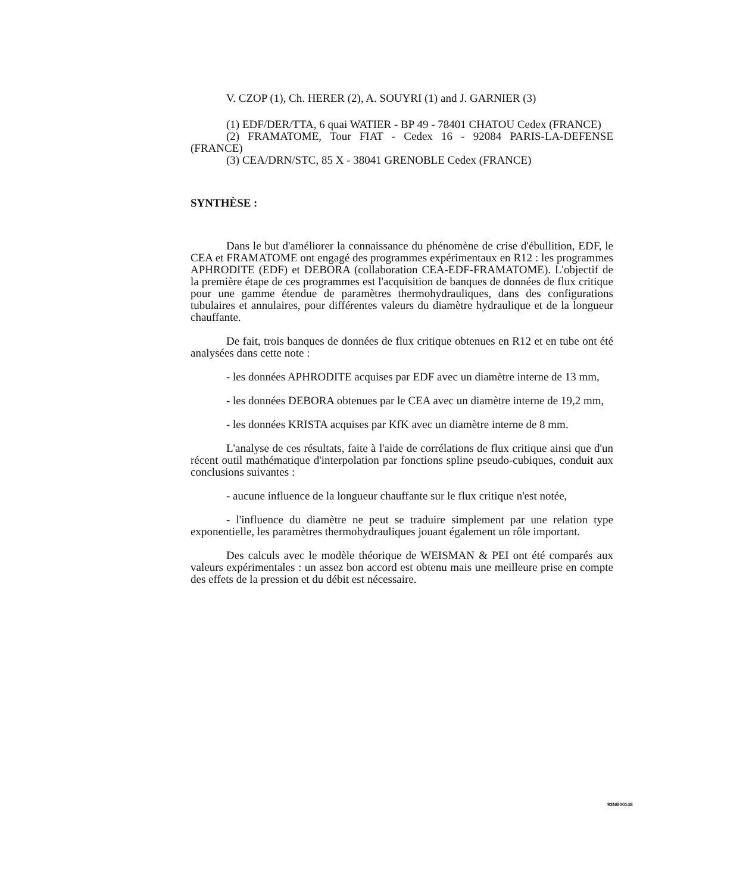V. CZOP (1), Ch. HERER (2), A. SOUYRI (1) and J. GARNIER (3)
(1) EDF/DER/TTA, 6 quai WATIER - BP 49 - 78401 CHATOU Cedex (FRANCE)
(2) FRAMATOME, Tour FIAT - Cedex 16 - 92084 PARIS-LA-DEFENSE (FRANCE)
(3) CEA/DRN/STC, 85 X - 38041 GRENOBLE Cedex (FRANCE)
SYNTHÈSE :
Dans le but d'améliorer la connaissance du phénomène de crise d'ébullition, EDF, le CEA et FRAMATOME ont engagé des programmes expérimentaux en R12 : les programmes APHRODITE (EDF) et DEBORA (collaboration CEA-EDF-FRAMATOME). L'objectif de la première étape de ces programmes est l'acquisition de banques de données de flux critique pour une gamme étendue de paramètres thermohydrauliques, dans des configurations tubulaires et annulaires, pour différentes valeurs du diamètre hydraulique et de la longueur chauffante.
De fait, trois banques de données de flux critique obtenues en R12 et en tube ont été analysées dans cette note :
- les données APHRODITE acquises par EDF avec un diamètre interne de 13 mm,
- les données DEBORA obtenues par le CEA avec un diamètre interne de 19,2 mm,
- les données KRISTA acquises par KfK avec un diamètre interne de 8 mm.
L'analyse de ces résultats, faite à l'aide de corrélations de flux critique ainsi que d'un récent outil mathématique d'interpolation par fonctions spline pseudo-cubiques, conduit aux conclusions suivantes :
- aucune influence de la longueur chauffante sur le flux critique n'est notée,
- l'influence du diamètre ne peut se traduire simplement par une relation type exponentielle, les paramètres thermohydrauliques jouant également un rôle important.
Des calculs avec le modèle théorique de WEISMAN & PEI ont été comparés aux valeurs expérimentales : un assez bon accord est obtenu mais une meilleure prise en compte des effets de la pression et du débit est nécessaire.
93NB00148